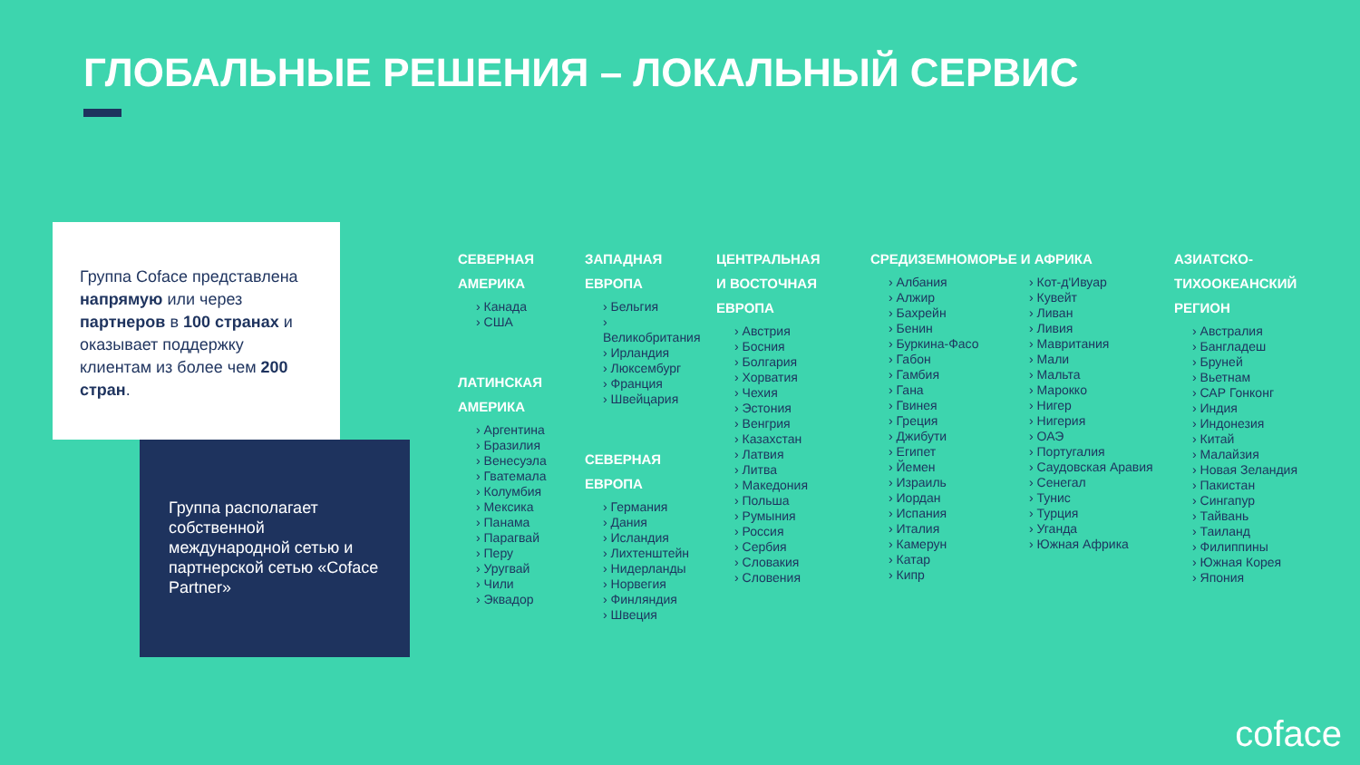ГЛОБАЛЬНЫЕ РЕШЕНИЯ – ЛОКАЛЬНЫЙ СЕРВИС
Группа Coface представлена напрямую или через партнеров в 100 странах и оказывает поддержку клиентам из более чем 200 стран.
Группа располагает собственной международной сетью и партнерской сетью «Coface Partner»
СЕВЕРНАЯ
АМЕРИКА
› Канада
› США
ЛАТИНСКАЯ
АМЕРИКА
› Аргентина
› Бразилия
› Венесуэла
› Гватемала
› Колумбия
› Мексика
› Панама
› Парагвай
› Перу
› Уругвай
› Чили
› Эквадор
ЗАПАДНАЯ
ЕВРОПА
› Бельгия
› Великобритания
› Ирландия
› Люксембург
› Франция
› Швейцария
СЕВЕРНАЯ
ЕВРОПА
› Германия
› Дания
› Исландия
› Лихтенштейн
› Нидерланды
› Норвегия
› Финляндия
› Швеция
ЦЕНТРАЛЬНАЯ
И ВОСТОЧНАЯ
ЕВРОПА
› Австрия
› Босния
› Болгария
› Хорватия
› Чехия
› Эстония
› Венгрия
› Казахстан
› Латвия
› Литва
› Македония
› Польша
› Румыния
› Россия
› Сербия
› Словакия
› Словения
СРЕДИЗЕМНОМОРЬЕ И АФРИКА
› Албания
› Алжир
› Бахрейн
› Бенин
› Буркина-Фасо
› Габон
› Гамбия
› Гана
› Гвинея
› Греция
› Джибути
› Египет
› Йемен
› Израиль
› Иордан
› Испания
› Италия
› Камерун
› Катар
› Кипр
› Кот-д'Ивуар
› Кувейт
› Ливан
› Ливия
› Мавритания
› Мали
› Мальта
› Марокко
› Нигер
› Нигерия
› ОАЭ
› Португалия
› Саудовская Аравия
› Сенегал
› Тунис
› Турция
› Уганда
› Южная Африка
АЗИАТСКО-
ТИХООКЕАНСКИЙ
РЕГИОН
› Австралия
› Бангладеш
› Бруней
› Вьетнам
› САР Гонконг
› Индия
› Индонезия
› Китай
› Малайзия
› Новая Зеландия
› Пакистан
› Сингапур
› Тайвань
› Таиланд
› Филиппины
› Южная Корея
› Япония
coface